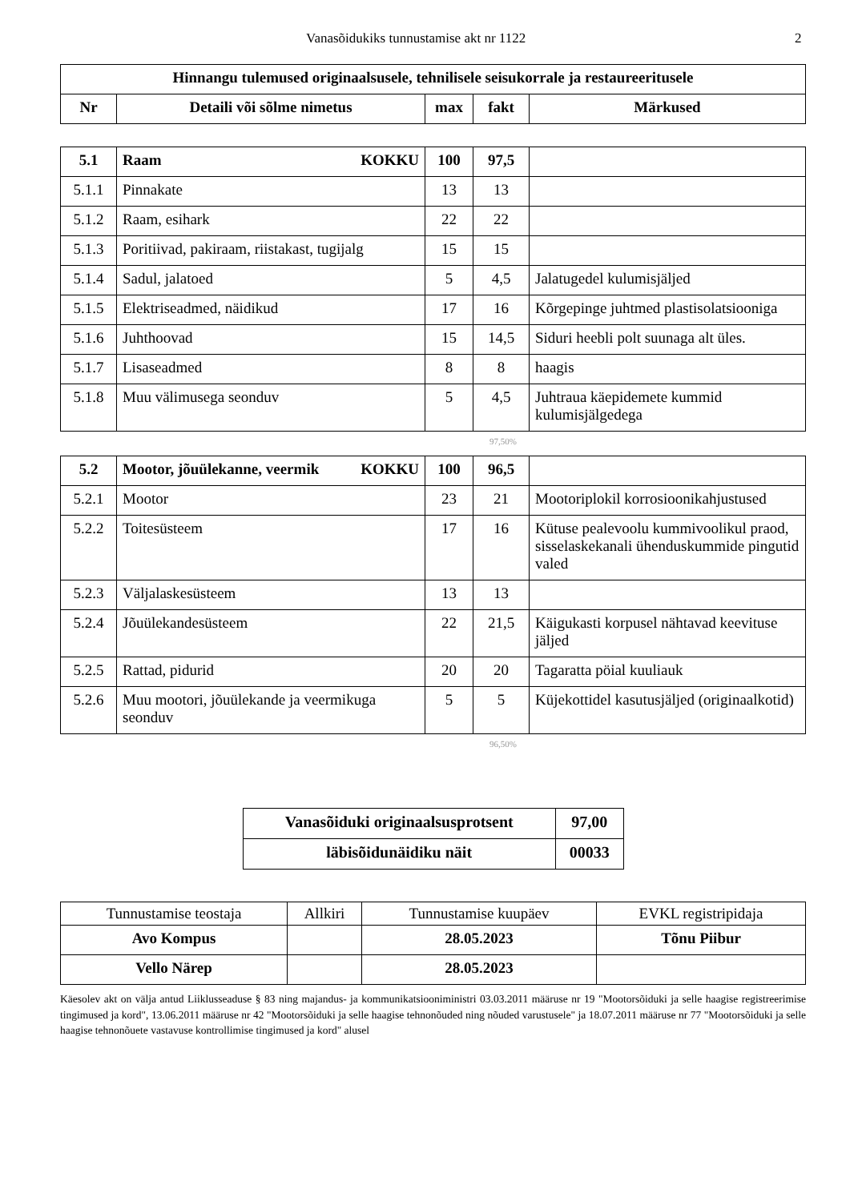Vanasõidukiks tunnustamise akt nr 1122 2
| Hinnangu tulemused originaalsusele, tehnilisele seisukorrale ja restaureeritusele | | | | |
| --- | --- | --- | --- | --- |
| Nr | Detaili või sõlme nimetus | max | fakt | Märkused |
| 5.1 | Raam KOKKU | 100 | 97,5 | |
| 5.1.1 | Pinnakate | 13 | 13 | |
| 5.1.2 | Raam, esihark | 22 | 22 | |
| 5.1.3 | Poritiivad, pakiraam, riistakast, tugijalg | 15 | 15 | |
| 5.1.4 | Sadul, jalatoed | 5 | 4,5 | Jalatugedel kulumisjäljed |
| 5.1.5 | Elektriseadmed, näidikud | 17 | 16 | Kõrgepinge juhtmed plastisolatsiooniga |
| 5.1.6 | Juhthoovad | 15 | 14,5 | Siduri heebli polt suunaga alt üles. |
| 5.1.7 | Lisaseadmed | 8 | 8 | haagis |
| 5.1.8 | Muu välimusega seonduv | 5 | 4,5 | Juhtraua käepidemete kummid kulumisjälgedega |
97,50%
| 5.2 | KOKKU Mootor, jõuülekanne, veermik | 100 | 96,5 | |
| 5.2.1 | Mootor | 23 | 21 | Mootoriplokil korrosioonikahjustused |
| 5.2.2 | Toitesüsteem | 17 | 16 | Kütuse pealevoolu kummivoolikul praod, sisselaskekanali ühenduskummide pingutid valed |
| 5.2.3 | Väljalaskesüsteem | 13 | 13 | |
| 5.2.4 | Jõuülekandesüsteem | 22 | 21,5 | Käigukasti korpusel nähtavad keevituse jäljed |
| 5.2.5 | Rattad, pidurid | 20 | 20 | Tagaratta pöial kuuliauk |
| 5.2.6 | Muu mootori, jõuülekande ja veermikuga seonduv | 5 | 5 | Küjekottidel kasutusjäljed (originaalkotid) |
96,50%
| Vanasõiduki originaalsusprotsent | 97,00 |
| läbisõidunäidiku näit | 00033 |
| Tunnustamise teostaja | Allkiri | Tunnustamise kuupäev | EVKL registripidaja |
| Avo Kompus | | 28.05.2023 | Tõnu Piibur |
| Vello Närep | | 28.05.2023 | |
Käesolev akt on välja antud Liiklusseaduse § 83 ning majandus- ja kommunikatsiooniministri 03.03.2011 määruse nr 19 "Mootorsõiduki ja selle haagise registreerimise tingimused ja kord", 13.06.2011 määruse nr 42 "Mootorsõiduki ja selle haagise tehnonõuded ning nõuded varustusele" ja 18.07.2011 määruse nr 77 "Mootorsõiduki ja selle haagise tehnonõuete vastavuse kontrollimise tingimused ja kord" alusel